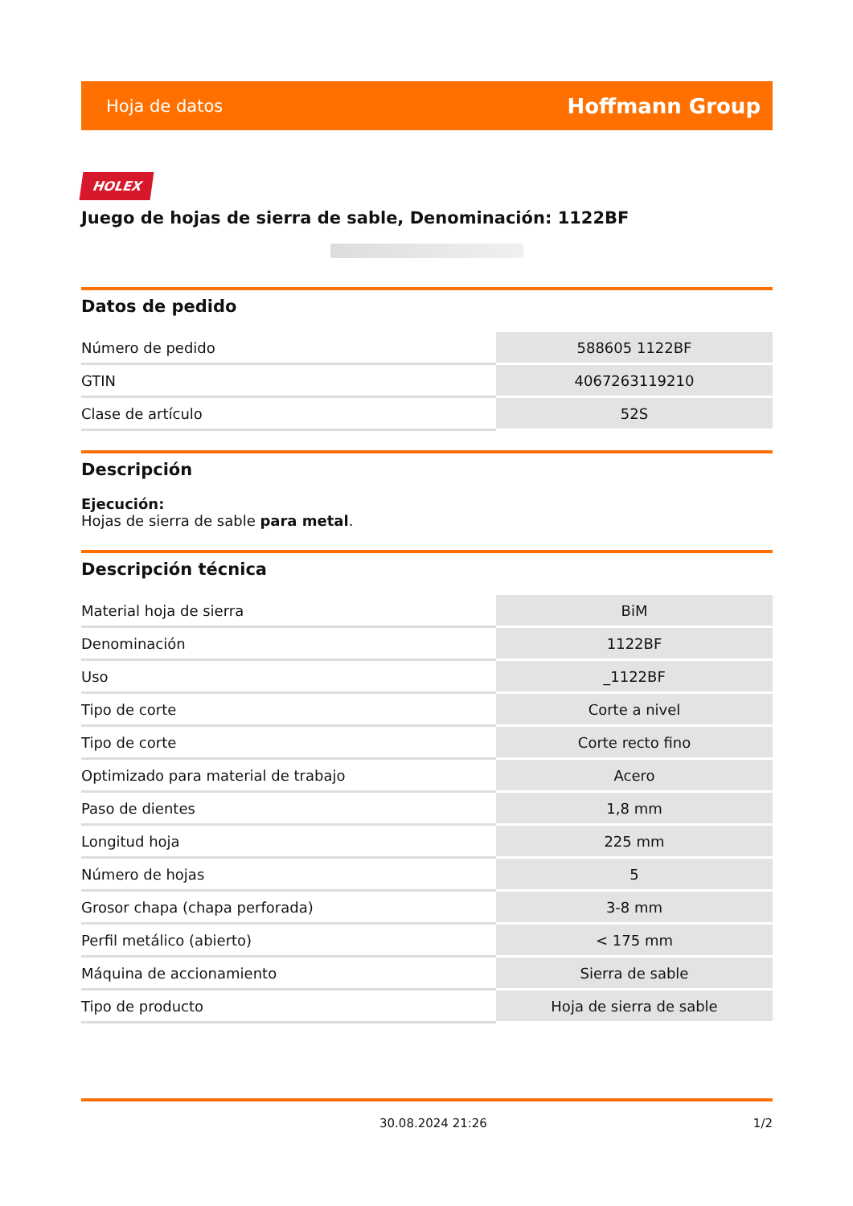Hoja de datos Hoffmann Group
HOLEX
Juego de hojas de sierra de sable, Denominación: 1122BF
Datos de pedido
| Número de pedido | 588605 1122BF |
| GTIN | 4067263119210 |
| Clase de artículo | 52S |
Descripción
Ejecución:
Hojas de sierra de sable para metal.
Descripción técnica
| Material hoja de sierra | BiM |
| Denominación | 1122BF |
| Uso | _1122BF |
| Tipo de corte | Corte a nivel |
| Tipo de corte | Corte recto fino |
| Optimizado para material de trabajo | Acero |
| Paso de dientes | 1,8 mm |
| Longitud hoja | 225 mm |
| Número de hojas | 5 |
| Grosor chapa (chapa perforada) | 3-8 mm |
| Perfil metálico (abierto) | < 175 mm |
| Máquina de accionamiento | Sierra de sable |
| Tipo de producto | Hoja de sierra de sable |
30.08.2024 21:26 1/2